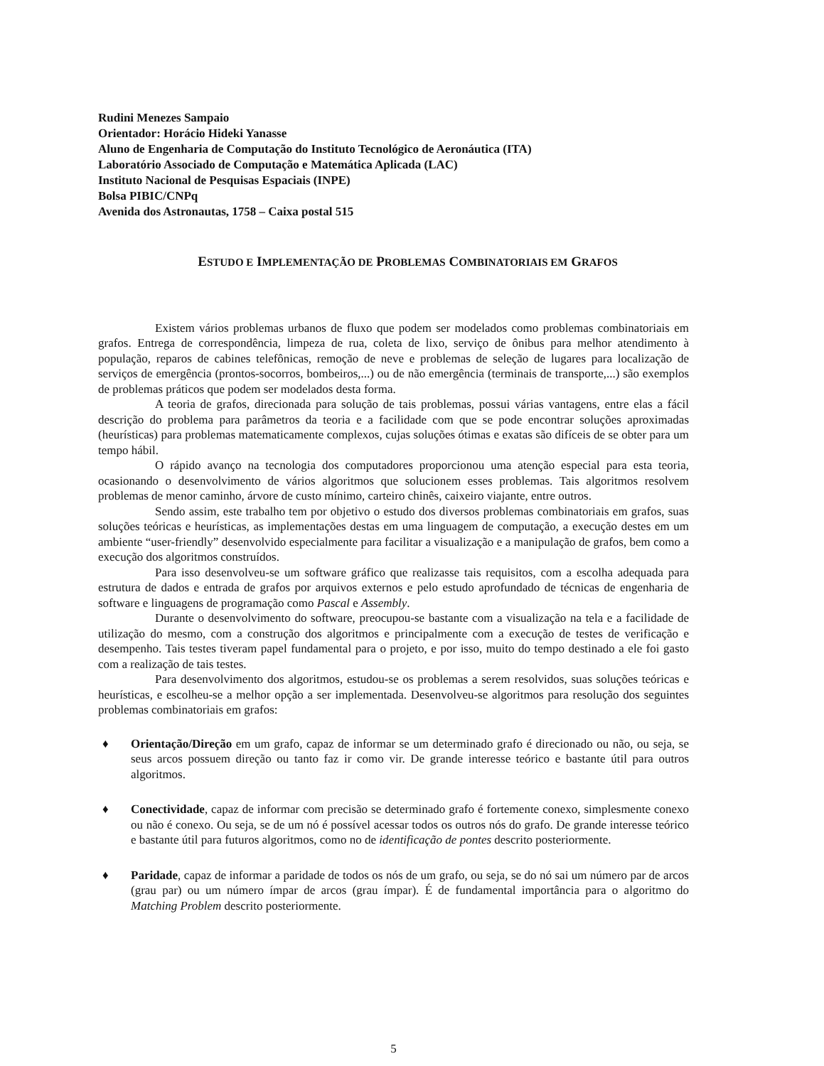Rudini Menezes Sampaio
Orientador: Horácio Hideki Yanasse
Aluno de Engenharia de Computação do Instituto Tecnológico de Aeronáutica (ITA)
Laboratório Associado de Computação e Matemática Aplicada (LAC)
Instituto Nacional de Pesquisas Espaciais (INPE)
Bolsa PIBIC/CNPq
Avenida dos Astronautas, 1758 – Caixa postal 515
ESTUDO E IMPLEMENTAÇÃO DE PROBLEMAS COMBINATORIAIS EM GRAFOS
Existem vários problemas urbanos de fluxo que podem ser modelados como problemas combinatoriais em grafos. Entrega de correspondência, limpeza de rua, coleta de lixo, serviço de ônibus para melhor atendimento à população, reparos de cabines telefônicas, remoção de neve e problemas de seleção de lugares para localização de serviços de emergência (prontos-socorros, bombeiros,...) ou de não emergência (terminais de transporte,...) são exemplos de problemas práticos que podem ser modelados desta forma.
A teoria de grafos, direcionada para solução de tais problemas, possui várias vantagens, entre elas a fácil descrição do problema para parâmetros da teoria e a facilidade com que se pode encontrar soluções aproximadas (heurísticas) para problemas matematicamente complexos, cujas soluções ótimas e exatas são difíceis de se obter para um tempo hábil.
O rápido avanço na tecnologia dos computadores proporcionou uma atenção especial para esta teoria, ocasionando o desenvolvimento de vários algoritmos que solucionem esses problemas. Tais algoritmos resolvem problemas de menor caminho, árvore de custo mínimo, carteiro chinês, caixeiro viajante, entre outros.
Sendo assim, este trabalho tem por objetivo o estudo dos diversos problemas combinatoriais em grafos, suas soluções teóricas e heurísticas, as implementações destas em uma linguagem de computação, a execução destes em um ambiente “user-friendly” desenvolvido especialmente para facilitar a visualização e a manipulação de grafos, bem como a execução dos algoritmos construídos.
Para isso desenvolveu-se um software gráfico que realizasse tais requisitos, com a escolha adequada para estrutura de dados e entrada de grafos por arquivos externos e pelo estudo aprofundado de técnicas de engenharia de software e linguagens de programação como Pascal e Assembly.
Durante o desenvolvimento do software, preocupou-se bastante com a visualização na tela e a facilidade de utilização do mesmo, com a construção dos algoritmos e principalmente com a execução de testes de verificação e desempenho. Tais testes tiveram papel fundamental para o projeto, e por isso, muito do tempo destinado a ele foi gasto com a realização de tais testes.
Para desenvolvimento dos algoritmos, estudou-se os problemas a serem resolvidos, suas soluções teóricas e heurísticas, e escolheu-se a melhor opção a ser implementada. Desenvolveu-se algoritmos para resolução dos seguintes problemas combinatoriais em grafos:
♦ Orientação/Direção em um grafo, capaz de informar se um determinado grafo é direcionado ou não, ou seja, se seus arcos possuem direção ou tanto faz ir como vir. De grande interesse teórico e bastante útil para outros algoritmos.
♦ Conectividade, capaz de informar com precisão se determinado grafo é fortemente conexo, simplesmente conexo ou não é conexo. Ou seja, se de um nó é possível acessar todos os outros nós do grafo. De grande interesse teórico e bastante útil para futuros algoritmos, como no de identificação de pontes descrito posteriormente.
♦ Paridade, capaz de informar a paridade de todos os nós de um grafo, ou seja, se do nó sai um número par de arcos (grau par) ou um número ímpar de arcos (grau ímpar). É de fundamental importância para o algoritmo do Matching Problem descrito posteriormente.
5